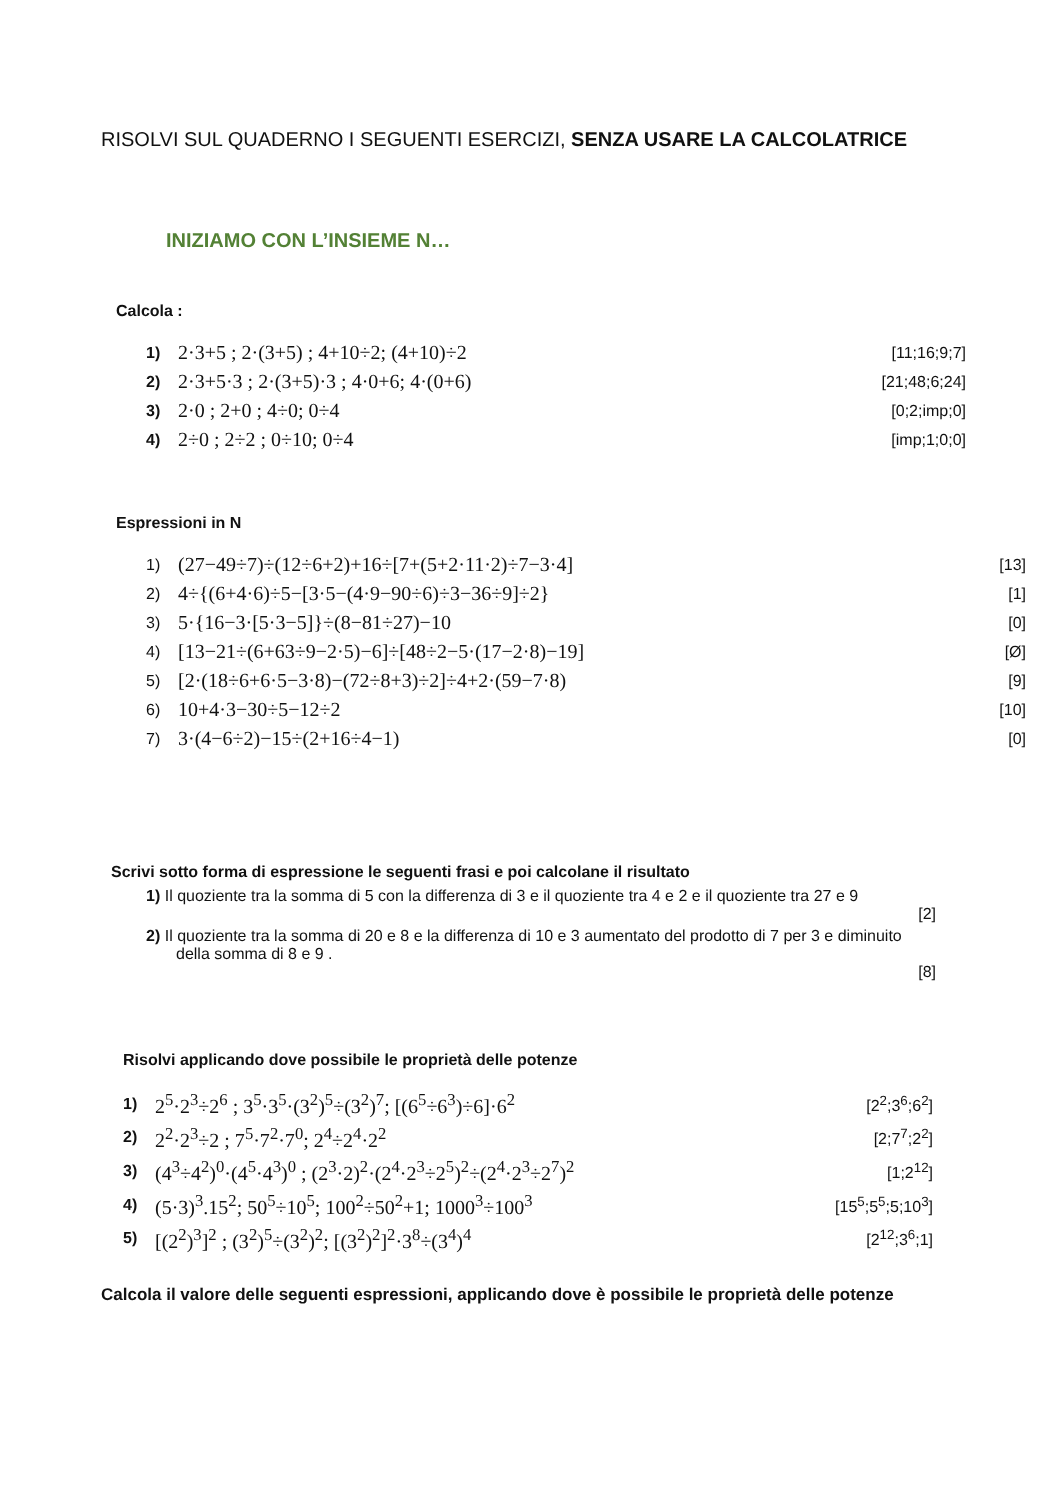RISOLVI SUL QUADERNO I SEGUENTI ESERCIZI, SENZA USARE LA CALCOLATRICE
INIZIAMO CON L’INSIEME N…
Calcola :
| 1) | 2·3+5 ; 2·(3+5) ; 4+10÷2; (4+10)÷2 | [11;16;9;7] |
| 2) | 2·3+5·3 ; 2·(3+5)·3 ; 4·0+6; 4·(0+6) | [21;48;6;24] |
| 3) | 2·0 ; 2+0 ; 4÷0; 0÷4 | [0;2;imp;0] |
| 4) | 2÷0 ; 2÷2 ; 0÷10; 0÷4 | [imp;1;0;0] |
Espressioni in N
| 1) | (27−49÷7)÷(12÷6+2)+16÷[7+(5+2·11·2)÷7−3·4] | [13] |
| 2) | 4÷{(6+4·6)÷5−[3·5−(4·9−90÷6)÷3−36÷9]÷2} | [1] |
| 3) | 5·{16−3·[5·3−5]}÷(8−81÷27)−10 | [0] |
| 4) | [13−21÷(6+63÷9−2·5)−6]÷[48÷2−5·(17−2·8)−19] | [Ø] |
| 5) | [2·(18÷6+6·5−3·8)−(72÷8+3)÷2]÷4+2·(59−7·8) | [9] |
| 6) | 10+4·3−30÷5−12÷2 | [10] |
| 7) | 3·(4−6÷2)−15÷(2+16÷4−1) | [0] |
Scrivi sotto forma di espressione le seguenti frasi e poi calcolane il risultato
1) Il quoziente tra la somma di 5 con la differenza di 3 e il quoziente tra 4 e 2 e il quoziente tra 27 e 9
[2]
2) Il quoziente tra la somma di 20 e 8 e la differenza di 10 e 3 aumentato del prodotto di 7 per 3 e diminuito della somma di 8 e 9 .
[8]
Risolvi applicando dove possibile le proprietà delle potenze
| 1) | 2<sup>5</sup>·2<sup>3</sup>÷2<sup>6</sup> ; 3<sup>5</sup>·3<sup>5</sup>·(3<sup>2</sup>)<sup>5</sup>÷(3<sup>2</sup>)<sup>7</sup>; [(6<sup>5</sup>÷6<sup>3</sup>)÷6]·6<sup>2</sup> | [2<sup>2</sup>;3<sup>6</sup>;6<sup>2</sup>] |
| 2) | 2<sup>2</sup>·2<sup>3</sup>÷2 ; 7<sup>5</sup>·7<sup>2</sup>·7<sup>0</sup>; 2<sup>4</sup>÷2<sup>4</sup>·2<sup>2</sup> | [2;7<sup>7</sup>;2<sup>2</sup>] |
| 3) | (4<sup>3</sup>÷4<sup>2</sup>)<sup>0</sup>·(4<sup>5</sup>·4<sup>3</sup>)<sup>0</sup> ; (2<sup>3</sup>·2)<sup>2</sup>·(2<sup>4</sup>·2<sup>3</sup>÷2<sup>5</sup>)<sup>2</sup>÷(2<sup>4</sup>·2<sup>3</sup>÷2<sup>7</sup>)<sup>2</sup> | [1;2<sup>12</sup>] |
| 4) | (5·3)<sup>3</sup>.15<sup>2</sup>; 50<sup>5</sup>÷10<sup>5</sup>; 100<sup>2</sup>÷50<sup>2</sup>+1; 1000<sup>3</sup>÷100<sup>3</sup> | [15<sup>5</sup>;5<sup>5</sup>;5;10<sup>3</sup>] |
| 5) | [(2<sup>2</sup>)<sup>3</sup>]<sup>2</sup> ; (3<sup>2</sup>)<sup>5</sup>÷(3<sup>2</sup>)<sup>2</sup>; [(3<sup>2</sup>)<sup>2</sup>]<sup>2</sup>·3<sup>8</sup>÷(3<sup>4</sup>)<sup>4</sup> | [2<sup>12</sup>;3<sup>6</sup>;1] |
Calcola il valore delle seguenti espressioni, applicando dove è possibile le proprietà delle potenze